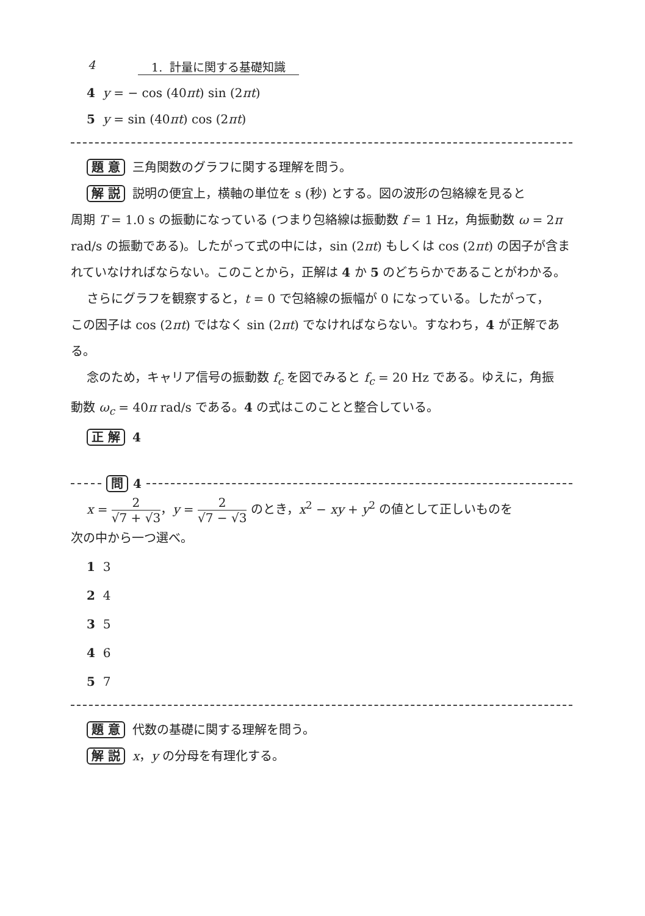4 1. 計量に関する基礎知識
4 y = − cos (40πt) sin (2πt)
5 y = sin (40πt) cos (2πt)
題 意 三角関数のグラフに関する理解を問う。
解 説 説明の便宜上，横軸の単位を s (秒) とする。図の波形の包絡線を見ると
周期 T = 1.0 s の振動になっている (つまり包絡線は振動数 f = 1 Hz，角振動数 ω = 2π rad/s の振動である)。したがって式の中には，sin (2πt) もしくは cos (2πt) の因子が含まれていなければならない。このことから，正解は 4 か 5 のどちらかであることがわかる。
さらにグラフを観察すると，t = 0 で包絡線の振幅が 0 になっている。したがって，
この因子は cos (2πt) ではなく sin (2πt) でなければならない。すなわち，4 が正解である。
念のため，キャリア信号の振動数 f<sub>c</sub> を図でみると f<sub>c</sub> = 20 Hz である。ゆえに，角振
動数 ω<sub>c</sub> = 40π rad/s である。4 の式はこのことと整合している。
正 解 4
問 4
x = 2 √7 + √3，y = 2 √7 − √3 のとき，x<sup>2</sup> − xy + y<sup>2</sup> の値として正しいものを
次の中から一つ選べ。
1 3
2 4
3 5
4 6
5 7
題 意 代数の基礎に関する理解を問う。
解 説 x，y の分母を有理化する。